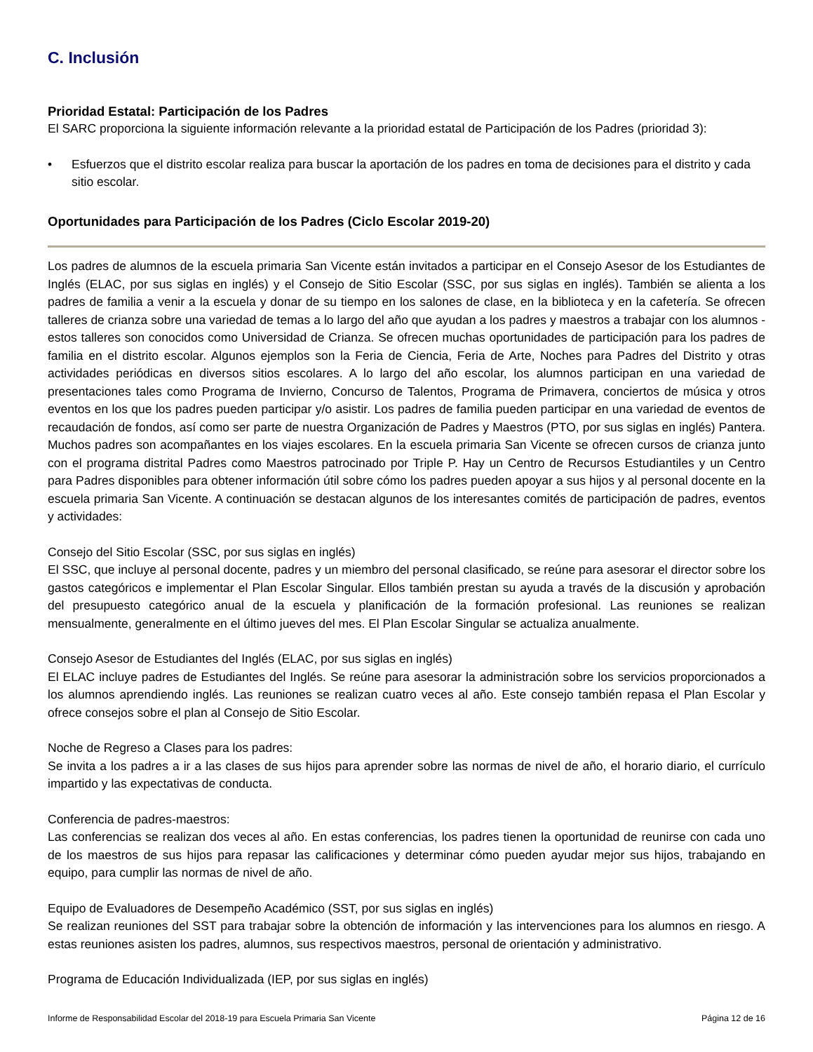C. Inclusión
Prioridad Estatal: Participación de los Padres
El SARC proporciona la siguiente información relevante a la prioridad estatal de Participación de los Padres (prioridad 3):
• Esfuerzos que el distrito escolar realiza para buscar la aportación de los padres en toma de decisiones para el distrito y cada sitio escolar.
Oportunidades para Participación de los Padres (Ciclo Escolar 2019-20)
Los padres de alumnos de la escuela primaria San Vicente están invitados a participar en el Consejo Asesor de los Estudiantes de Inglés (ELAC, por sus siglas en inglés) y el Consejo de Sitio Escolar (SSC, por sus siglas en inglés). También se alienta a los padres de familia a venir a la escuela y donar de su tiempo en los salones de clase, en la biblioteca y en la cafetería. Se ofrecen talleres de crianza sobre una variedad de temas a lo largo del año que ayudan a los padres y maestros a trabajar con los alumnos - estos talleres son conocidos como Universidad de Crianza. Se ofrecen muchas oportunidades de participación para los padres de familia en el distrito escolar. Algunos ejemplos son la Feria de Ciencia, Feria de Arte, Noches para Padres del Distrito y otras actividades periódicas en diversos sitios escolares. A lo largo del año escolar, los alumnos participan en una variedad de presentaciones tales como Programa de Invierno, Concurso de Talentos, Programa de Primavera, conciertos de música y otros eventos en los que los padres pueden participar y/o asistir. Los padres de familia pueden participar en una variedad de eventos de recaudación de fondos, así como ser parte de nuestra Organización de Padres y Maestros (PTO, por sus siglas en inglés) Pantera. Muchos padres son acompañantes en los viajes escolares. En la escuela primaria San Vicente se ofrecen cursos de crianza junto con el programa distrital Padres como Maestros patrocinado por Triple P. Hay un Centro de Recursos Estudiantiles y un Centro para Padres disponibles para obtener información útil sobre cómo los padres pueden apoyar a sus hijos y al personal docente en la escuela primaria San Vicente. A continuación se destacan algunos de los interesantes comités de participación de padres, eventos y actividades:
Consejo del Sitio Escolar (SSC, por sus siglas en inglés)
El SSC, que incluye al personal docente, padres y un miembro del personal clasificado, se reúne para asesorar el director sobre los gastos categóricos e implementar el Plan Escolar Singular. Ellos también prestan su ayuda a través de la discusión y aprobación del presupuesto categórico anual de la escuela y planificación de la formación profesional. Las reuniones se realizan mensualmente, generalmente en el último jueves del mes. El Plan Escolar Singular se actualiza anualmente.
Consejo Asesor de Estudiantes del Inglés (ELAC, por sus siglas en inglés)
El ELAC incluye padres de Estudiantes del Inglés. Se reúne para asesorar la administración sobre los servicios proporcionados a los alumnos aprendiendo inglés. Las reuniones se realizan cuatro veces al año. Este consejo también repasa el Plan Escolar y ofrece consejos sobre el plan al Consejo de Sitio Escolar.
Noche de Regreso a Clases para los padres:
Se invita a los padres a ir a las clases de sus hijos para aprender sobre las normas de nivel de año, el horario diario, el currículo impartido y las expectativas de conducta.
Conferencia de padres-maestros:
Las conferencias se realizan dos veces al año. En estas conferencias, los padres tienen la oportunidad de reunirse con cada uno de los maestros de sus hijos para repasar las calificaciones y determinar cómo pueden ayudar mejor sus hijos, trabajando en equipo, para cumplir las normas de nivel de año.
Equipo de Evaluadores de Desempeño Académico (SST, por sus siglas en inglés)
Se realizan reuniones del SST para trabajar sobre la obtención de información y las intervenciones para los alumnos en riesgo. A estas reuniones asisten los padres, alumnos, sus respectivos maestros, personal de orientación y administrativo.
Programa de Educación Individualizada (IEP, por sus siglas en inglés)
Informe de Responsabilidad Escolar del 2018-19 para Escuela Primaria San Vicente Página 12 de 16